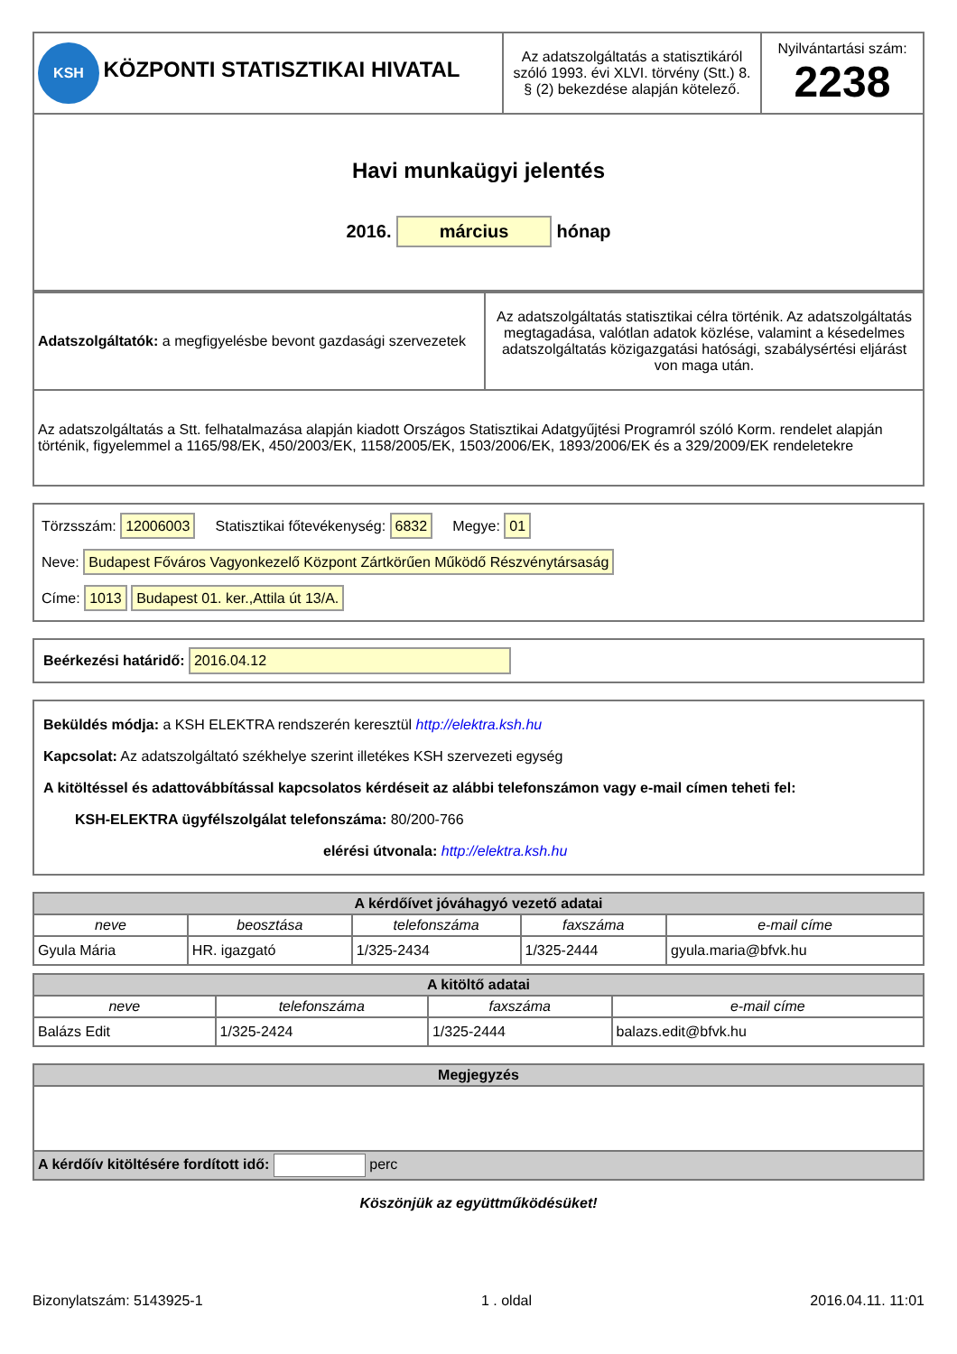| KSH KÖZPONTI STATISZTIKAI HIVATAL | Az adatszolgáltatás a statisztikáról szóló 1993. évi XLVI. törvény (Stt.) 8. § (2) bekezdése alapján kötelező. | Nyilvántartási szám: 2238 |
| Havi munkaügyi jelentés 2016. március hónap | | |
| Adatszolgáltatók: a megfigyelésbe bevont gazdasági szervezetek | Az adatszolgáltatás statisztikai célra történik. Az adatszolgáltatás megtagadása, valótlan adatok közlése, valamint a késedelmes adatszolgáltatás közigazgatási hatósági, szabálysértési eljárást von maga után. |
| Az adatszolgáltatás a Stt. felhatalmazása alapján kiadott Országos Statisztikai Adatgyűjtési Programról szóló Korm. rendelet alapján történik, figyelemmel a 1165/98/EK, 450/2003/EK, 1158/2005/EK, 1503/2006/EK, 1893/2006/EK és a 329/2009/EK rendeletekre | |
Törzsszám: 12006003 Statisztikai főtevékenység: 6832 Megye: 01
Neve: Budapest Főváros Vagyonkezelő Központ Zártkörűen Működő Részvénytársaság
Címe: 1013 Budapest 01. ker.,Attila út 13/A.
Beérkezési határidő: 2016.04.12
Beküldés módja: a KSH ELEKTRA rendszerén keresztül http://elektra.ksh.hu
Kapcsolat: Az adatszolgáltató székhelye szerint illetékes KSH szervezeti egység
A kitöltéssel és adattovábbítással kapcsolatos kérdéseit az alábbi telefonszámon vagy e-mail címen teheti fel:
KSH-ELEKTRA ügyfélszolgálat telefonszáma: 80/200-766
elérési útvonala: http://elektra.ksh.hu
| A kérdőívet jóváhagyó vezető adatai | | | | |
| neve | beosztása | telefonszáma | faxszáma | e-mail címe |
| Gyula Mária | HR. igazgató | 1/325-2434 | 1/325-2444 | gyula.maria@bfvk.hu |
| A kitöltő adatai | | | |
| neve | telefonszáma | faxszáma | e-mail címe |
| Balázs Edit | 1/325-2424 | 1/325-2444 | balazs.edit@bfvk.hu |
| Megjegyzés |
| A kérdőív kitöltésére fordított idő: perc |
Köszönjük az együttműködésüket!
Bizonylatszám: 5143925-1 1 . oldal 2016.04.11. 11:01